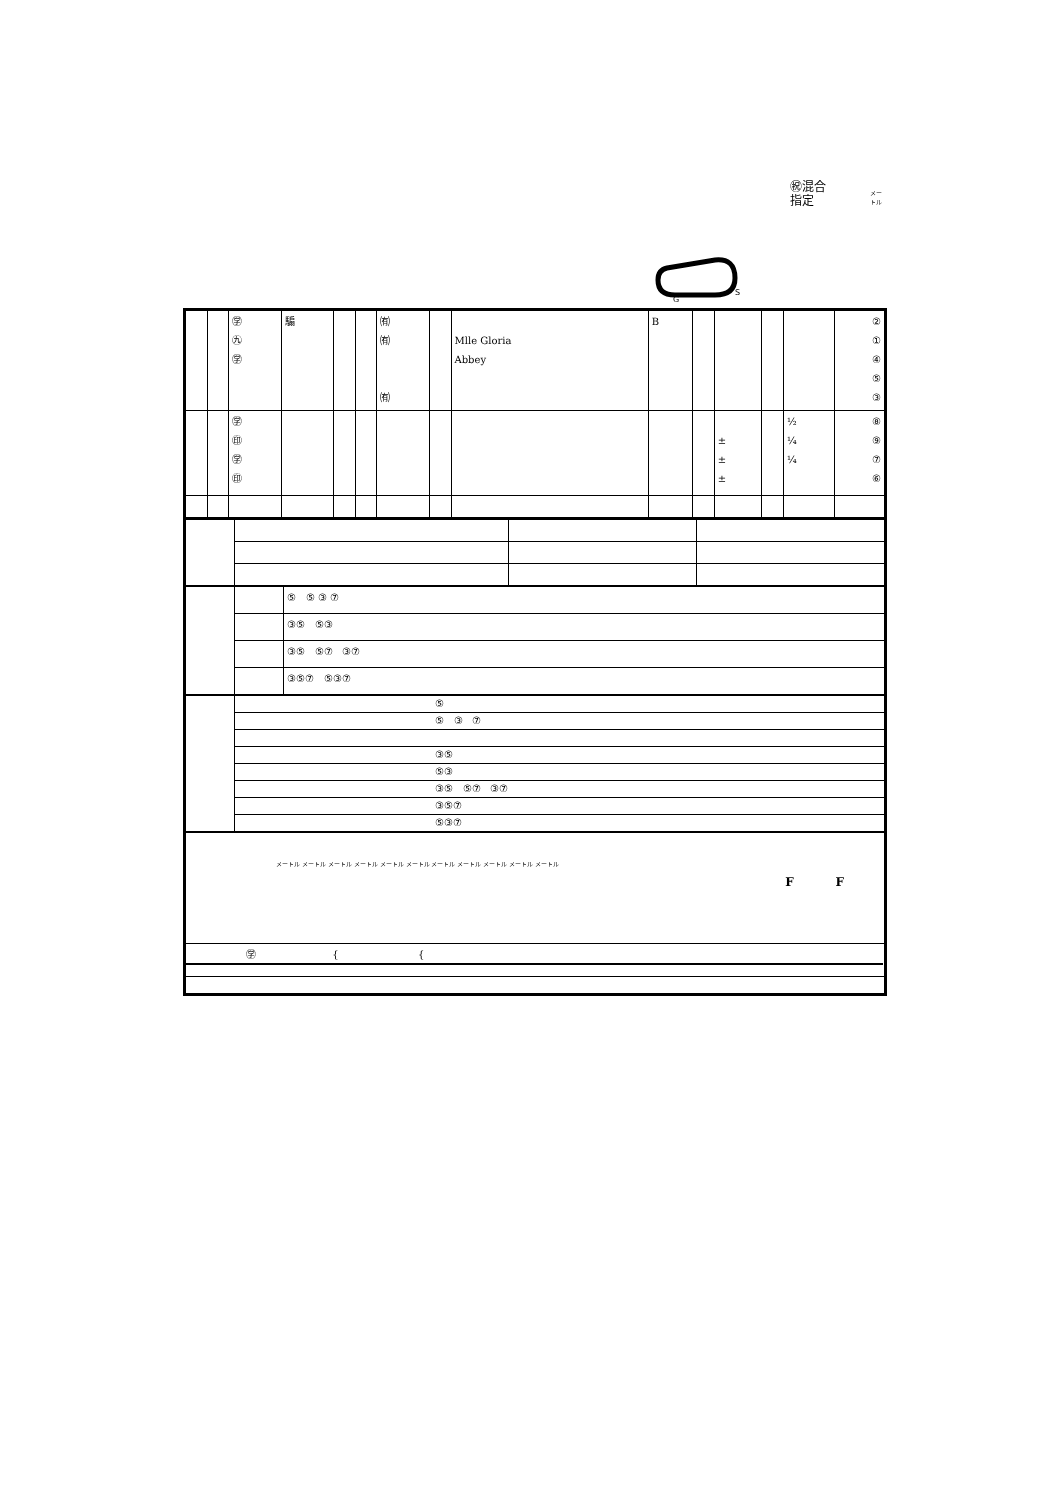㊗混合
指定
メー
トル
G
S
| | | ㊫ ㊈ ㊫ | 騸 | | | ㈲ ㈲ ㈲ | | Mlle Gloria Abbey | B | | | | | ② ① ④ ⑤ ③ |
| | | ㊫ ㊞ ㊫ ㊞ | | | | | | | | | ± ± ± | | ½ ¼ ¼ | ⑧ ⑨ ⑦ ⑥ |
| | | ⑤ ⑤ ③ ⑦ |
| | | ③⑤ ⑤③ |
| | | ③⑤ ⑤⑦ ③⑦ |
| | | ③⑤⑦ ⑤③⑦ |
| | ⑤ |
| | ⑤ ③ ⑦ |
| | ③⑤ |
| | ⑤③ |
| | ③⑤ ⑤⑦ ③⑦ |
| | ③⑤⑦ |
| | ⑤③⑦ |
| メートル メートル メートル メートル メートル メートル メートル メートル メートル メートル メートル F F |
| ㊫ { { |